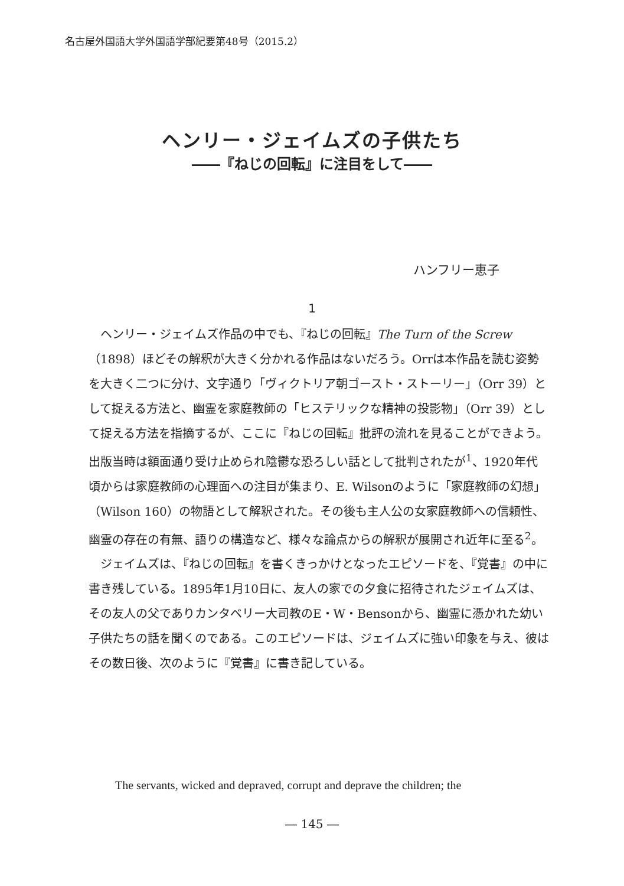名古屋外国語大学外国語学部紀要第48号（2015.2）
ヘンリー・ジェイムズの子供たち
――『ねじの回転』に注目をして――
ハンフリー恵子
1
ヘンリー・ジェイムズ作品の中でも、『ねじの回転』The Turn of the Screw（1898）ほどその解釈が大きく分かれる作品はないだろう。Orrは本作品を読む姿勢を大きく二つに分け、文字通り「ヴィクトリア朝ゴースト・ストーリー」（Orr 39）として捉える方法と、幽霊を家庭教師の「ヒステリックな精神の投影物」（Orr 39）として捉える方法を指摘するが、ここに『ねじの回転』批評の流れを見ることができよう。出版当時は額面通り受け止められ陰鬱な恐ろしい話として批判されたが<sup>1</sup>、1920年代頃からは家庭教師の心理面への注目が集まり、E. Wilsonのように「家庭教師の幻想」（Wilson 160）の物語として解釈された。その後も主人公の女家庭教師への信頼性、幽霊の存在の有無、語りの構造など、様々な論点からの解釈が展開され近年に至る<sup>2</sup>。
ジェイムズは、『ねじの回転』を書くきっかけとなったエピソードを、『覚書』の中に書き残している。1895年1月10日に、友人の家での夕食に招待されたジェイムズは、その友人の父でありカンタベリー大司教のE・W・Bensonから、幽霊に憑かれた幼い子供たちの話を聞くのである。このエピソードは、ジェイムズに強い印象を与え、彼はその数日後、次のように『覚書』に書き記している。
The servants, wicked and depraved, corrupt and deprave the children; the
― 145 ―